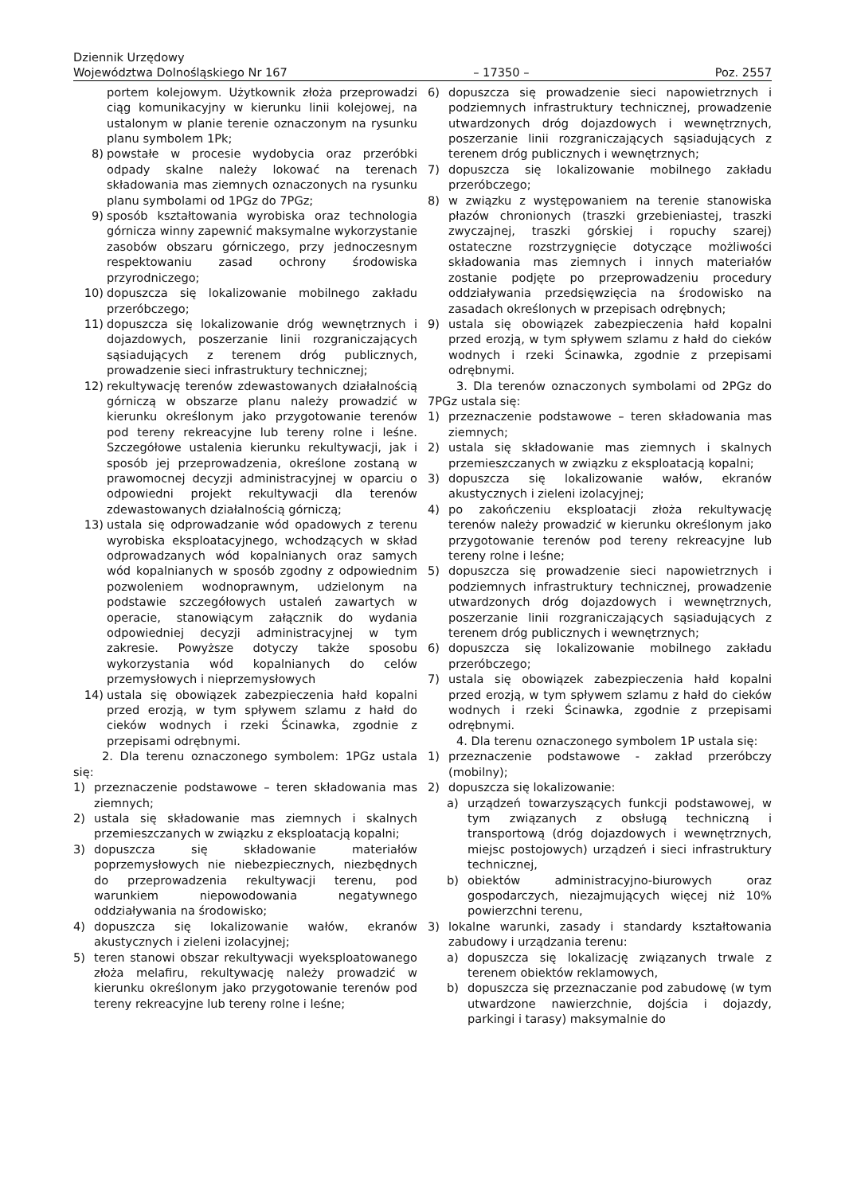Dziennik Urzędowy
Województwa Dolnośląskiego Nr 167 – 17350 – Poz. 2557
portem kolejowym. Użytkownik złoża przeprowadzi ciąg komunikacyjny w kierunku linii kolejowej, na ustalonym w planie terenie oznaczonym na rysunku planu symbolem 1Pk;
8) powstałe w procesie wydobycia oraz przeróbki odpady skalne należy lokować na terenach składowania mas ziemnych oznaczonych na rysunku planu symbolami od 1PGz do 7PGz;
9) sposób kształtowania wyrobiska oraz technologia górnicza winny zapewnić maksymalne wykorzystanie zasobów obszaru górniczego, przy jednoczesnym respektowaniu zasad ochrony środowiska przyrodniczego;
10) dopuszcza się lokalizowanie mobilnego zakładu przeróbczego;
11) dopuszcza się lokalizowanie dróg wewnętrznych i dojazdowych, poszerzanie linii rozgraniczających sąsiadujących z terenem dróg publicznych, prowadzenie sieci infrastruktury technicznej;
12) rekultywację terenów zdewastowanych działalnością górniczą w obszarze planu należy prowadzić w kierunku określonym jako przygotowanie terenów pod tereny rekreacyjne lub tereny rolne i leśne. Szczegółowe ustalenia kierunku rekultywacji, jak i sposób jej przeprowadzenia, określone zostaną w prawomocnej decyzji administracyjnej w oparciu o odpowiedni projekt rekultywacji dla terenów zdewastowanych działalnością górniczą;
13) ustala się odprowadzanie wód opadowych z terenu wyrobiska eksploatacyjnego, wchodzących w skład odprowadzanych wód kopalnianych oraz samych wód kopalnianych w sposób zgodny z odpowiednim pozwoleniem wodnoprawnym, udzielonym na podstawie szczegółowych ustaleń zawartych w operacie, stanowiącym załącznik do wydania odpowiedniej decyzji administracyjnej w tym zakresie. Powyższe dotyczy także sposobu wykorzystania wód kopalnianych do celów przemysłowych i nieprzemysłowych
14) ustala się obowiązek zabezpieczenia hałd kopalni przed erozją, w tym spływem szlamu z hałd do cieków wodnych i rzeki Ścinawka, zgodnie z przepisami odrębnymi.
2. Dla terenu oznaczonego symbolem: 1PGz ustala się:
1) przeznaczenie podstawowe – teren składowania mas ziemnych;
2) ustala się składowanie mas ziemnych i skalnych przemieszczanych w związku z eksploatacją kopalni;
3) dopuszcza się składowanie materiałów poprzemysłowych nie niebezpiecznych, niezbędnych do przeprowadzenia rekultywacji terenu, pod warunkiem niepowodowania negatywnego oddziaływania na środowisko;
4) dopuszcza się lokalizowanie wałów, ekranów akustycznych i zieleni izolacyjnej;
5) teren stanowi obszar rekultywacji wyeksploatowanego złoża melafiru, rekultywację należy prowadzić w kierunku określonym jako przygotowanie terenów pod tereny rekreacyjne lub tereny rolne i leśne;
6) dopuszcza się prowadzenie sieci napowietrznych i podziemnych infrastruktury technicznej, prowadzenie utwardzonych dróg dojazdowych i wewnętrznych, poszerzanie linii rozgraniczających sąsiadujących z terenem dróg publicznych i wewnętrznych;
7) dopuszcza się lokalizowanie mobilnego zakładu przeróbczego;
8) w związku z występowaniem na terenie stanowiska płazów chronionych (traszki grzebieniastej, traszki zwyczajnej, traszki górskiej i ropuchy szarej) ostateczne rozstrzygnięcie dotyczące możliwości składowania mas ziemnych i innych materiałów zostanie podjęte po przeprowadzeniu procedury oddziaływania przedsięwzięcia na środowisko na zasadach określonych w przepisach odrębnych;
9) ustala się obowiązek zabezpieczenia hałd kopalni przed erozją, w tym spływem szlamu z hałd do cieków wodnych i rzeki Ścinawka, zgodnie z przepisami odrębnymi.
3. Dla terenów oznaczonych symbolami od 2PGz do 7PGz ustala się:
1) przeznaczenie podstawowe – teren składowania mas ziemnych;
2) ustala się składowanie mas ziemnych i skalnych przemieszczanych w związku z eksploatacją kopalni;
3) dopuszcza się lokalizowanie wałów, ekranów akustycznych i zieleni izolacyjnej;
4) po zakończeniu eksploatacji złoża rekultywację terenów należy prowadzić w kierunku określonym jako przygotowanie terenów pod tereny rekreacyjne lub tereny rolne i leśne;
5) dopuszcza się prowadzenie sieci napowietrznych i podziemnych infrastruktury technicznej, prowadzenie utwardzonych dróg dojazdowych i wewnętrznych, poszerzanie linii rozgraniczających sąsiadujących z terenem dróg publicznych i wewnętrznych;
6) dopuszcza się lokalizowanie mobilnego zakładu przeróbczego;
7) ustala się obowiązek zabezpieczenia hałd kopalni przed erozją, w tym spływem szlamu z hałd do cieków wodnych i rzeki Ścinawka, zgodnie z przepisami odrębnymi.
4. Dla terenu oznaczonego symbolem 1P ustala się:
1) przeznaczenie podstawowe - zakład przeróbczy (mobilny);
2) dopuszcza się lokalizowanie:
a) urządzeń towarzyszących funkcji podstawowej, w tym związanych z obsługą techniczną i transportową (dróg dojazdowych i wewnętrznych, miejsc postojowych) urządzeń i sieci infrastruktury technicznej,
b) obiektów administracyjno-biurowych oraz gospodarczych, niezajmujących więcej niż 10% powierzchni terenu,
3) lokalne warunki, zasady i standardy kształtowania zabudowy i urządzania terenu:
a) dopuszcza się lokalizację związanych trwale z terenem obiektów reklamowych,
b) dopuszcza się przeznaczanie pod zabudowę (w tym utwardzone nawierzchnie, dojścia i dojazdy, parkingi i tarasy) maksymalnie do